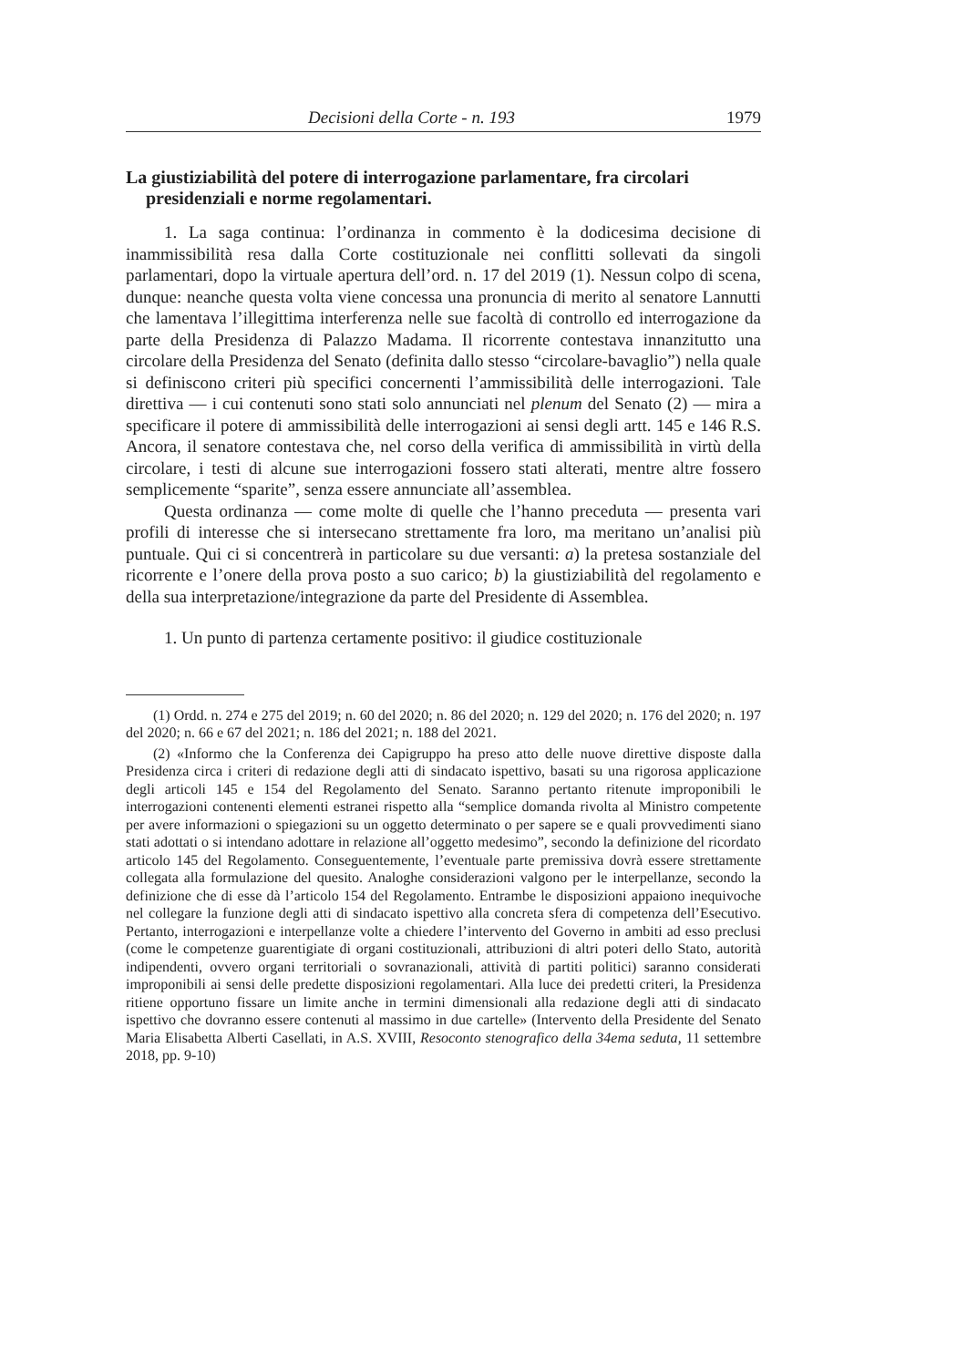Decisioni della Corte - n. 193 1979
La giustiziabilità del potere di interrogazione parlamentare, fra circolari presidenziali e norme regolamentari.
1. La saga continua: l’ordinanza in commento è la dodicesima decisione di inammissibilità resa dalla Corte costituzionale nei conflitti sollevati da singoli parlamentari, dopo la virtuale apertura dell’ord. n. 17 del 2019 (1). Nessun colpo di scena, dunque: neanche questa volta viene concessa una pronuncia di merito al senatore Lannutti che lamentava l’illegittima interferenza nelle sue facoltà di controllo ed interrogazione da parte della Presidenza di Palazzo Madama. Il ricorrente contestava innanzitutto una circolare della Presidenza del Senato (definita dallo stesso “circolare-bavaglio”) nella quale si definiscono criteri più specifici concernenti l’ammissibilità delle interrogazioni. Tale direttiva — i cui contenuti sono stati solo annunciati nel plenum del Senato (2) — mira a specificare il potere di ammissibilità delle interrogazioni ai sensi degli artt. 145 e 146 R.S. Ancora, il senatore contestava che, nel corso della verifica di ammissibilità in virtù della circolare, i testi di alcune sue interrogazioni fossero stati alterati, mentre altre fossero semplicemente “sparite”, senza essere annunciate all’assemblea.
Questa ordinanza — come molte di quelle che l’hanno preceduta — presenta vari profili di interesse che si intersecano strettamente fra loro, ma meritano un’analisi più puntuale. Qui ci si concentrerà in particolare su due versanti: a) la pretesa sostanziale del ricorrente e l’onere della prova posto a suo carico; b) la giustiziabilità del regolamento e della sua interpretazione/integrazione da parte del Presidente di Assemblea.
1. Un punto di partenza certamente positivo: il giudice costituzionale
(1) Ordd. n. 274 e 275 del 2019; n. 60 del 2020; n. 86 del 2020; n. 129 del 2020; n. 176 del 2020; n. 197 del 2020; n. 66 e 67 del 2021; n. 186 del 2021; n. 188 del 2021.
(2) «Informo che la Conferenza dei Capigruppo ha preso atto delle nuove direttive disposte dalla Presidenza circa i criteri di redazione degli atti di sindacato ispettivo, basati su una rigorosa applicazione degli articoli 145 e 154 del Regolamento del Senato. Saranno pertanto ritenute improponibili le interrogazioni contenenti elementi estranei rispetto alla “semplice domanda rivolta al Ministro competente per avere informazioni o spiegazioni su un oggetto determinato o per sapere se e quali provvedimenti siano stati adottati o si intendano adottare in relazione all’oggetto medesimo”, secondo la definizione del ricordato articolo 145 del Regolamento. Conseguentemente, l’eventuale parte premissiva dovrà essere strettamente collegata alla formulazione del quesito. Analoghe considerazioni valgono per le interpellanze, secondo la definizione che di esse dà l’articolo 154 del Regolamento. Entrambe le disposizioni appaiono inequivoche nel collegare la funzione degli atti di sindacato ispettivo alla concreta sfera di competenza dell’Esecutivo. Pertanto, interrogazioni e interpellanze volte a chiedere l’intervento del Governo in ambiti ad esso preclusi (come le competenze guarentigiate di organi costituzionali, attribuzioni di altri poteri dello Stato, autorità indipendenti, ovvero organi territoriali o sovranazionali, attività di partiti politici) saranno considerati improponibili ai sensi delle predette disposizioni regolamentari. Alla luce dei predetti criteri, la Presidenza ritiene opportuno fissare un limite anche in termini dimensionali alla redazione degli atti di sindacato ispettivo che dovranno essere contenuti al massimo in due cartelle» (Intervento della Presidente del Senato Maria Elisabetta Alberti Casellati, in A.S. XVIII, Resoconto stenografico della 34ema seduta, 11 settembre 2018, pp. 9-10)